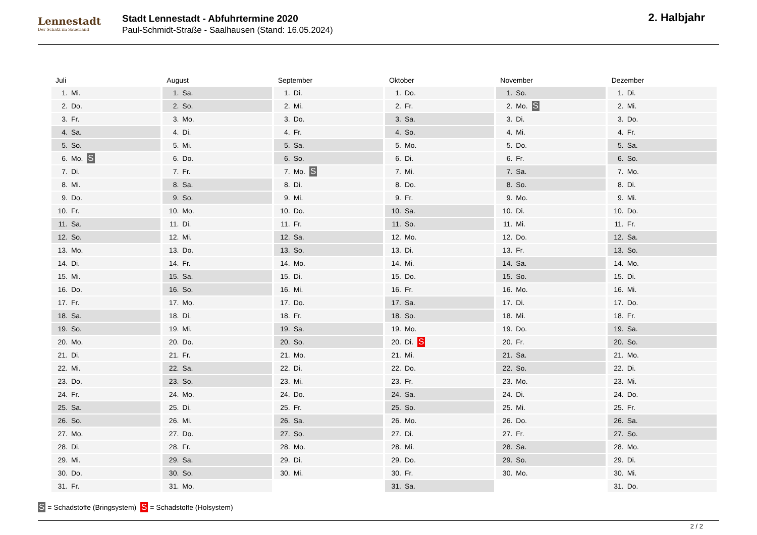Lennestadt
Der Schatz im Sauerland
Stadt Lennestadt - Abfuhrtermine 2020
Paul-Schmidt-Straße - Saalhausen (Stand: 16.05.2024)
2. Halbjahr
Juli
| 1. | Mi. |
| 2. | Do. |
| 3. | Fr. |
| 4. | Sa. |
| 5. | So. |
| 6. | Mo. S |
| 7. | Di. |
| 8. | Mi. |
| 9. | Do. |
| 10. | Fr. |
| 11. | Sa. |
| 12. | So. |
| 13. | Mo. |
| 14. | Di. |
| 15. | Mi. |
| 16. | Do. |
| 17. | Fr. |
| 18. | Sa. |
| 19. | So. |
| 20. | Mo. |
| 21. | Di. |
| 22. | Mi. |
| 23. | Do. |
| 24. | Fr. |
| 25. | Sa. |
| 26. | So. |
| 27. | Mo. |
| 28. | Di. |
| 29. | Mi. |
| 30. | Do. |
| 31. | Fr. |
August
| 1. | Sa. |
| 2. | So. |
| 3. | Mo. |
| 4. | Di. |
| 5. | Mi. |
| 6. | Do. |
| 7. | Fr. |
| 8. | Sa. |
| 9. | So. |
| 10. | Mo. |
| 11. | Di. |
| 12. | Mi. |
| 13. | Do. |
| 14. | Fr. |
| 15. | Sa. |
| 16. | So. |
| 17. | Mo. |
| 18. | Di. |
| 19. | Mi. |
| 20. | Do. |
| 21. | Fr. |
| 22. | Sa. |
| 23. | So. |
| 24. | Mo. |
| 25. | Di. |
| 26. | Mi. |
| 27. | Do. |
| 28. | Fr. |
| 29. | Sa. |
| 30. | So. |
| 31. | Mo. |
September
| 1. | Di. |
| 2. | Mi. |
| 3. | Do. |
| 4. | Fr. |
| 5. | Sa. |
| 6. | So. |
| 7. | Mo. S |
| 8. | Di. |
| 9. | Mi. |
| 10. | Do. |
| 11. | Fr. |
| 12. | Sa. |
| 13. | So. |
| 14. | Mo. |
| 15. | Di. |
| 16. | Mi. |
| 17. | Do. |
| 18. | Fr. |
| 19. | Sa. |
| 20. | So. |
| 21. | Mo. |
| 22. | Di. |
| 23. | Mi. |
| 24. | Do. |
| 25. | Fr. |
| 26. | Sa. |
| 27. | So. |
| 28. | Mo. |
| 29. | Di. |
| 30. | Mi. |
Oktober
| 1. | Do. |
| 2. | Fr. |
| 3. | Sa. |
| 4. | So. |
| 5. | Mo. |
| 6. | Di. |
| 7. | Mi. |
| 8. | Do. |
| 9. | Fr. |
| 10. | Sa. |
| 11. | So. |
| 12. | Mo. |
| 13. | Di. |
| 14. | Mi. |
| 15. | Do. |
| 16. | Fr. |
| 17. | Sa. |
| 18. | So. |
| 19. | Mo. |
| 20. | Di. S |
| 21. | Mi. |
| 22. | Do. |
| 23. | Fr. |
| 24. | Sa. |
| 25. | So. |
| 26. | Mo. |
| 27. | Di. |
| 28. | Mi. |
| 29. | Do. |
| 30. | Fr. |
| 31. | Sa. |
November
| 1. | So. |
| 2. | Mo. S |
| 3. | Di. |
| 4. | Mi. |
| 5. | Do. |
| 6. | Fr. |
| 7. | Sa. |
| 8. | So. |
| 9. | Mo. |
| 10. | Di. |
| 11. | Mi. |
| 12. | Do. |
| 13. | Fr. |
| 14. | Sa. |
| 15. | So. |
| 16. | Mo. |
| 17. | Di. |
| 18. | Mi. |
| 19. | Do. |
| 20. | Fr. |
| 21. | Sa. |
| 22. | So. |
| 23. | Mo. |
| 24. | Di. |
| 25. | Mi. |
| 26. | Do. |
| 27. | Fr. |
| 28. | Sa. |
| 29. | So. |
| 30. | Mo. |
Dezember
| 1. | Di. |
| 2. | Mi. |
| 3. | Do. |
| 4. | Fr. |
| 5. | Sa. |
| 6. | So. |
| 7. | Mo. |
| 8. | Di. |
| 9. | Mi. |
| 10. | Do. |
| 11. | Fr. |
| 12. | Sa. |
| 13. | So. |
| 14. | Mo. |
| 15. | Di. |
| 16. | Mi. |
| 17. | Do. |
| 18. | Fr. |
| 19. | Sa. |
| 20. | So. |
| 21. | Mo. |
| 22. | Di. |
| 23. | Mi. |
| 24. | Do. |
| 25. | Fr. |
| 26. | Sa. |
| 27. | So. |
| 28. | Mo. |
| 29. | Di. |
| 30. | Mi. |
| 31. | Do. |
S = Schadstoffe (Bringsystem) S = Schadstoffe (Holsystem)
2 / 2